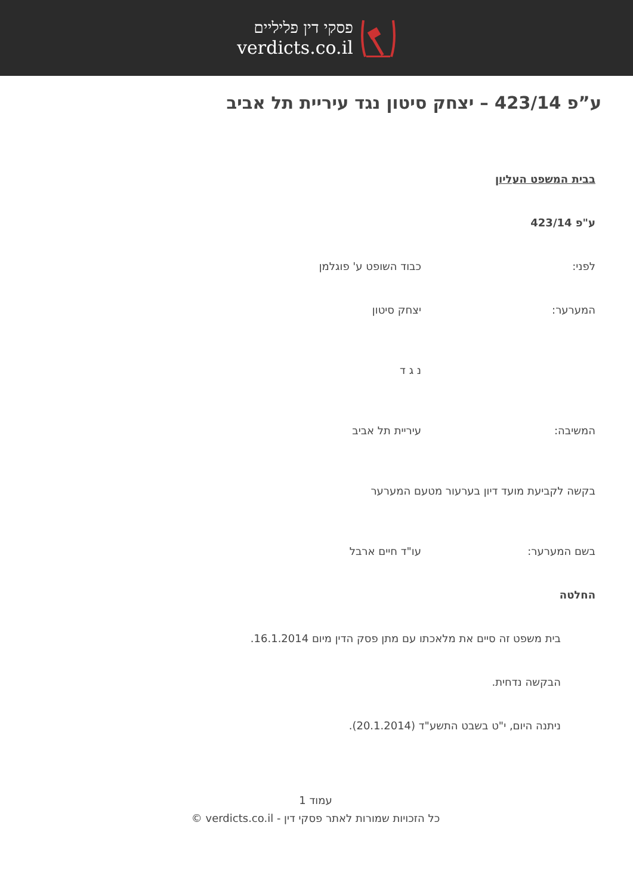פסקי דין פליליים
verdicts.co.il
ע”פ 423/14 – יצחק סיטון נגד עיריית תל אביב
בבית המשפט העליון
ע"פ 423/14
לפני: כבוד השופט ע' פוגלמן
המערער: יצחק סיטון
נ ג ד
המשיבה: עיריית תל אביב
בקשה לקביעת מועד דיון בערעור מטעם המערער
בשם המערער: עו"ד חיים ארבל
החלטה
בית משפט זה סיים את מלאכתו עם מתן פסק הדין מיום 16.1.2014.
הבקשה נדחית.
ניתנה היום, י"ט בשבט התשע"ד (20.1.2014).
עמוד 1
כל הזכויות שמורות לאתר פסקי דין - verdicts.co.il ©